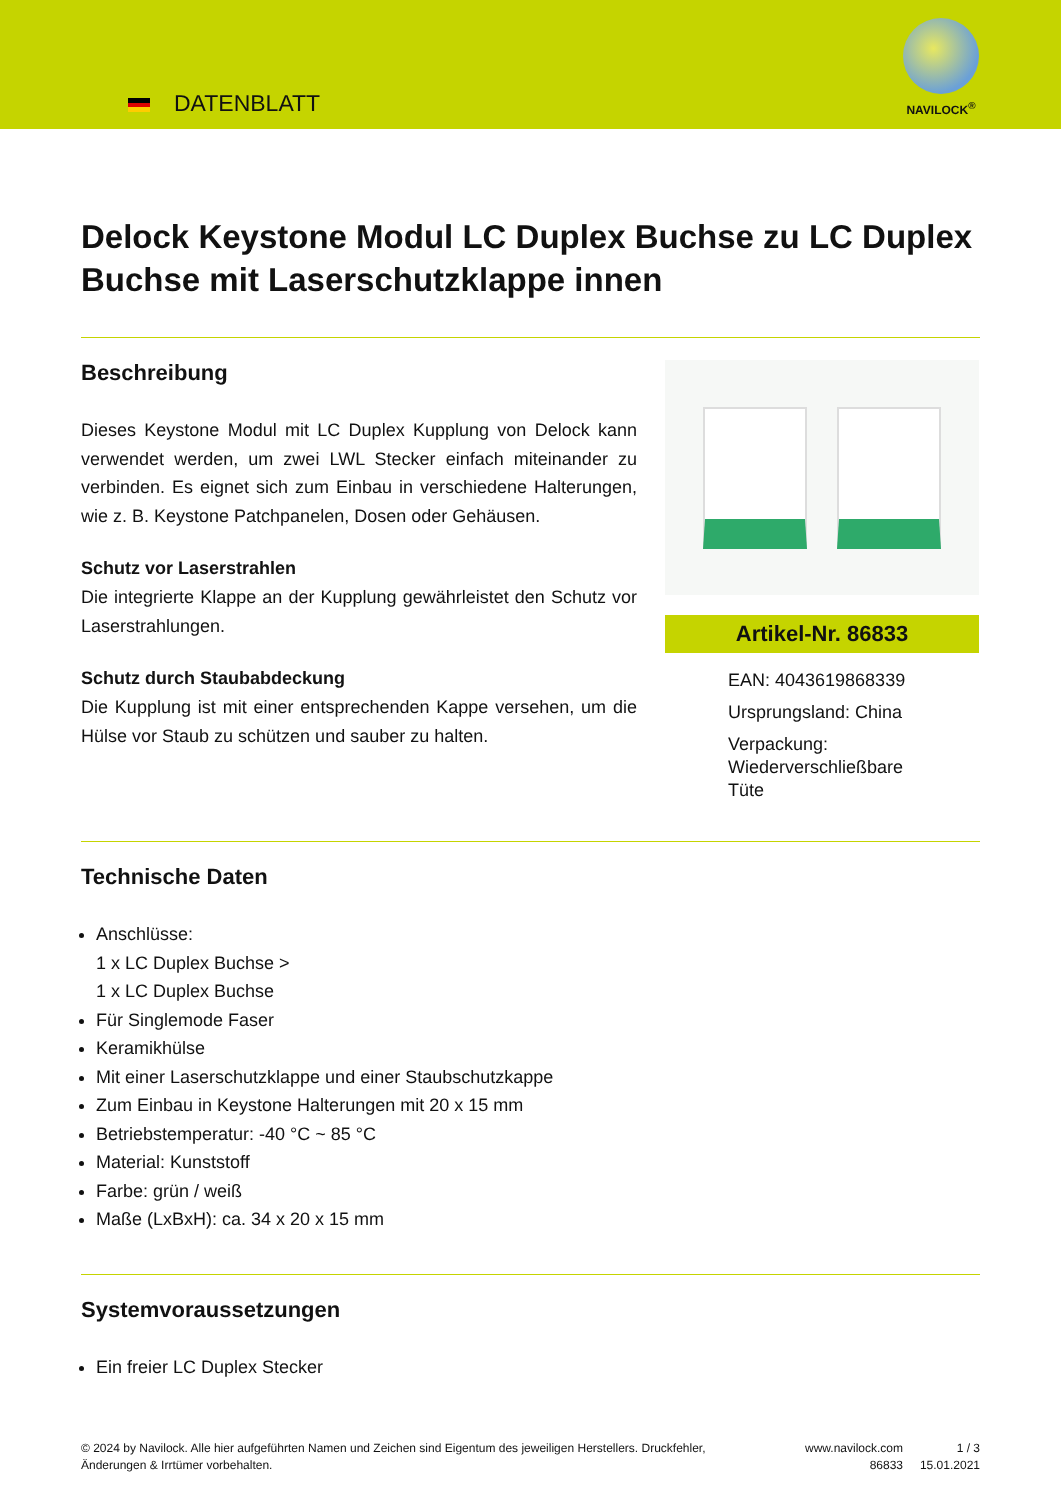DATENBLATT
NAVILOCK<sup>®</sup>
Delock Keystone Modul LC Duplex Buchse zu LC Duplex Buchse mit Laserschutzklappe innen
Beschreibung
Dieses Keystone Modul mit LC Duplex Kupplung von Delock kann verwendet werden, um zwei LWL Stecker einfach miteinander zu verbinden. Es eignet sich zum Einbau in verschiedene Halterungen, wie z. B. Keystone Patchpanelen, Dosen oder Gehäusen.
Schutz vor Laserstrahlen
Die integrierte Klappe an der Kupplung gewährleistet den Schutz vor Laserstrahlungen.
Schutz durch Staubabdeckung
Die Kupplung ist mit einer entsprechenden Kappe versehen, um die Hülse vor Staub zu schützen und sauber zu halten.
Artikel-Nr. 86833
EAN: 4043619868339
Ursprungsland: China
Verpackung:
Wiederverschließbare
Tüte
Technische Daten
Anschlüsse:
1 x LC Duplex Buchse >
1 x LC Duplex Buchse
Für Singlemode Faser
Keramikhülse
Mit einer Laserschutzklappe und einer Staubschutzkappe
Zum Einbau in Keystone Halterungen mit 20 x 15 mm
Betriebstemperatur: -40 °C ~ 85 °C
Material: Kunststoff
Farbe: grün / weiß
Maße (LxBxH): ca. 34 x 20 x 15 mm
Systemvoraussetzungen
Ein freier LC Duplex Stecker
© 2024 by Navilock. Alle hier aufgeführten Namen und Zeichen sind Eigentum des jeweiligen Herstellers. Druckfehler, Änderungen & Irrtümer vorbehalten.
www.navilock.com
86833
1 / 3
15.01.2021